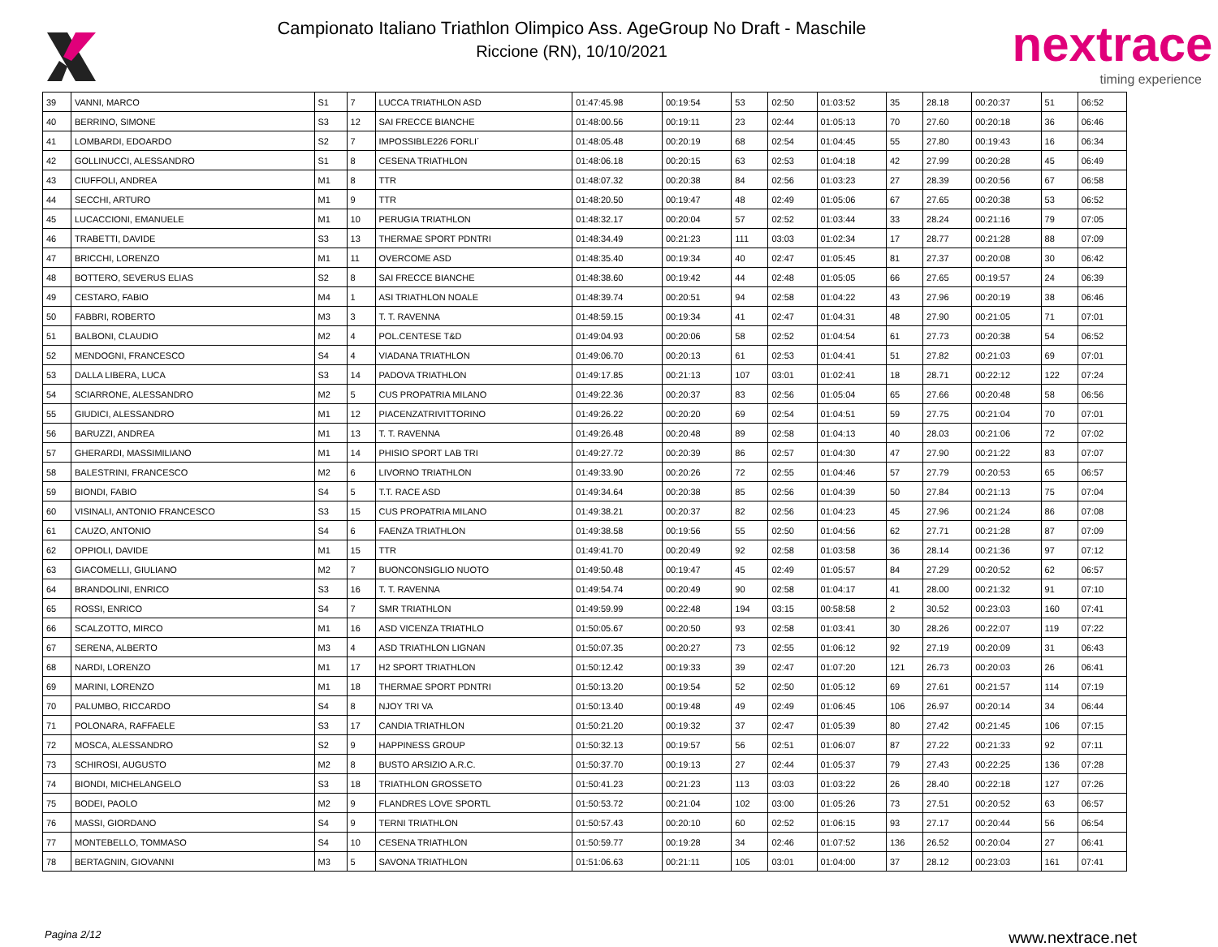Campionato Italiano Triathlon Olimpico Ass. AgeGroup No Draft - Maschile
Riccione (RN), 10/10/2021
nextrace
timing experience
| 39 | VANNI, MARCO | S1 | 7 | LUCCA TRIATHLON ASD | 01:47:45.98 | 00:19:54 | 53 | 02:50 | 01:03:52 | 35 | 28.18 | 00:20:37 | 51 | 06:52 |
| 40 | BERRINO, SIMONE | S3 | 12 | SAI FRECCE BIANCHE | 01:48:00.56 | 00:19:11 | 23 | 02:44 | 01:05:13 | 70 | 27.60 | 00:20:18 | 36 | 06:46 |
| 41 | LOMBARDI, EDOARDO | S2 | 7 | IMPOSSIBLE226 FORLI´ | 01:48:05.48 | 00:20:19 | 68 | 02:54 | 01:04:45 | 55 | 27.80 | 00:19:43 | 16 | 06:34 |
| 42 | GOLLINUCCI, ALESSANDRO | S1 | 8 | CESENA TRIATHLON | 01:48:06.18 | 00:20:15 | 63 | 02:53 | 01:04:18 | 42 | 27.99 | 00:20:28 | 45 | 06:49 |
| 43 | CIUFFOLI, ANDREA | M1 | 8 | TTR | 01:48:07.32 | 00:20:38 | 84 | 02:56 | 01:03:23 | 27 | 28.39 | 00:20:56 | 67 | 06:58 |
| 44 | SECCHI, ARTURO | M1 | 9 | TTR | 01:48:20.50 | 00:19:47 | 48 | 02:49 | 01:05:06 | 67 | 27.65 | 00:20:38 | 53 | 06:52 |
| 45 | LUCACCIONI, EMANUELE | M1 | 10 | PERUGIA TRIATHLON | 01:48:32.17 | 00:20:04 | 57 | 02:52 | 01:03:44 | 33 | 28.24 | 00:21:16 | 79 | 07:05 |
| 46 | TRABETTI, DAVIDE | S3 | 13 | THERMAE SPORT PDNTRI | 01:48:34.49 | 00:21:23 | 111 | 03:03 | 01:02:34 | 17 | 28.77 | 00:21:28 | 88 | 07:09 |
| 47 | BRICCHI, LORENZO | M1 | 11 | OVERCOME ASD | 01:48:35.40 | 00:19:34 | 40 | 02:47 | 01:05:45 | 81 | 27.37 | 00:20:08 | 30 | 06:42 |
| 48 | BOTTERO, SEVERUS ELIAS | S2 | 8 | SAI FRECCE BIANCHE | 01:48:38.60 | 00:19:42 | 44 | 02:48 | 01:05:05 | 66 | 27.65 | 00:19:57 | 24 | 06:39 |
| 49 | CESTARO, FABIO | M4 | 1 | ASI TRIATHLON NOALE | 01:48:39.74 | 00:20:51 | 94 | 02:58 | 01:04:22 | 43 | 27.96 | 00:20:19 | 38 | 06:46 |
| 50 | FABBRI, ROBERTO | M3 | 3 | T. T. RAVENNA | 01:48:59.15 | 00:19:34 | 41 | 02:47 | 01:04:31 | 48 | 27.90 | 00:21:05 | 71 | 07:01 |
| 51 | BALBONI, CLAUDIO | M2 | 4 | POL.CENTESE T&D | 01:49:04.93 | 00:20:06 | 58 | 02:52 | 01:04:54 | 61 | 27.73 | 00:20:38 | 54 | 06:52 |
| 52 | MENDOGNI, FRANCESCO | S4 | 4 | VIADANA TRIATHLON | 01:49:06.70 | 00:20:13 | 61 | 02:53 | 01:04:41 | 51 | 27.82 | 00:21:03 | 69 | 07:01 |
| 53 | DALLA LIBERA, LUCA | S3 | 14 | PADOVA TRIATHLON | 01:49:17.85 | 00:21:13 | 107 | 03:01 | 01:02:41 | 18 | 28.71 | 00:22:12 | 122 | 07:24 |
| 54 | SCIARRONE, ALESSANDRO | M2 | 5 | CUS PROPATRIA MILANO | 01:49:22.36 | 00:20:37 | 83 | 02:56 | 01:05:04 | 65 | 27.66 | 00:20:48 | 58 | 06:56 |
| 55 | GIUDICI, ALESSANDRO | M1 | 12 | PIACENZATRIVITTORINO | 01:49:26.22 | 00:20:20 | 69 | 02:54 | 01:04:51 | 59 | 27.75 | 00:21:04 | 70 | 07:01 |
| 56 | BARUZZI, ANDREA | M1 | 13 | T. T. RAVENNA | 01:49:26.48 | 00:20:48 | 89 | 02:58 | 01:04:13 | 40 | 28.03 | 00:21:06 | 72 | 07:02 |
| 57 | GHERARDI, MASSIMILIANO | M1 | 14 | PHISIO SPORT LAB TRI | 01:49:27.72 | 00:20:39 | 86 | 02:57 | 01:04:30 | 47 | 27.90 | 00:21:22 | 83 | 07:07 |
| 58 | BALESTRINI, FRANCESCO | M2 | 6 | LIVORNO TRIATHLON | 01:49:33.90 | 00:20:26 | 72 | 02:55 | 01:04:46 | 57 | 27.79 | 00:20:53 | 65 | 06:57 |
| 59 | BIONDI, FABIO | S4 | 5 | T.T. RACE ASD | 01:49:34.64 | 00:20:38 | 85 | 02:56 | 01:04:39 | 50 | 27.84 | 00:21:13 | 75 | 07:04 |
| 60 | VISINALI, ANTONIO FRANCESCO | S3 | 15 | CUS PROPATRIA MILANO | 01:49:38.21 | 00:20:37 | 82 | 02:56 | 01:04:23 | 45 | 27.96 | 00:21:24 | 86 | 07:08 |
| 61 | CAUZO, ANTONIO | S4 | 6 | FAENZA TRIATHLON | 01:49:38.58 | 00:19:56 | 55 | 02:50 | 01:04:56 | 62 | 27.71 | 00:21:28 | 87 | 07:09 |
| 62 | OPPIOLI, DAVIDE | M1 | 15 | TTR | 01:49:41.70 | 00:20:49 | 92 | 02:58 | 01:03:58 | 36 | 28.14 | 00:21:36 | 97 | 07:12 |
| 63 | GIACOMELLI, GIULIANO | M2 | 7 | BUONCONSIGLIO NUOTO | 01:49:50.48 | 00:19:47 | 45 | 02:49 | 01:05:57 | 84 | 27.29 | 00:20:52 | 62 | 06:57 |
| 64 | BRANDOLINI, ENRICO | S3 | 16 | T. T. RAVENNA | 01:49:54.74 | 00:20:49 | 90 | 02:58 | 01:04:17 | 41 | 28.00 | 00:21:32 | 91 | 07:10 |
| 65 | ROSSI, ENRICO | S4 | 7 | SMR TRIATHLON | 01:49:59.99 | 00:22:48 | 194 | 03:15 | 00:58:58 | 2 | 30.52 | 00:23:03 | 160 | 07:41 |
| 66 | SCALZOTTO, MIRCO | M1 | 16 | ASD VICENZA TRIATHLO | 01:50:05.67 | 00:20:50 | 93 | 02:58 | 01:03:41 | 30 | 28.26 | 00:22:07 | 119 | 07:22 |
| 67 | SERENA, ALBERTO | M3 | 4 | ASD TRIATHLON LIGNAN | 01:50:07.35 | 00:20:27 | 73 | 02:55 | 01:06:12 | 92 | 27.19 | 00:20:09 | 31 | 06:43 |
| 68 | NARDI, LORENZO | M1 | 17 | H2 SPORT TRIATHLON | 01:50:12.42 | 00:19:33 | 39 | 02:47 | 01:07:20 | 121 | 26.73 | 00:20:03 | 26 | 06:41 |
| 69 | MARINI, LORENZO | M1 | 18 | THERMAE SPORT PDNTRI | 01:50:13.20 | 00:19:54 | 52 | 02:50 | 01:05:12 | 69 | 27.61 | 00:21:57 | 114 | 07:19 |
| 70 | PALUMBO, RICCARDO | S4 | 8 | NJOY TRI VA | 01:50:13.40 | 00:19:48 | 49 | 02:49 | 01:06:45 | 106 | 26.97 | 00:20:14 | 34 | 06:44 |
| 71 | POLONARA, RAFFAELE | S3 | 17 | CANDIA TRIATHLON | 01:50:21.20 | 00:19:32 | 37 | 02:47 | 01:05:39 | 80 | 27.42 | 00:21:45 | 106 | 07:15 |
| 72 | MOSCA, ALESSANDRO | S2 | 9 | HAPPINESS GROUP | 01:50:32.13 | 00:19:57 | 56 | 02:51 | 01:06:07 | 87 | 27.22 | 00:21:33 | 92 | 07:11 |
| 73 | SCHIROSI, AUGUSTO | M2 | 8 | BUSTO ARSIZIO A.R.C. | 01:50:37.70 | 00:19:13 | 27 | 02:44 | 01:05:37 | 79 | 27.43 | 00:22:25 | 136 | 07:28 |
| 74 | BIONDI, MICHELANGELO | S3 | 18 | TRIATHLON GROSSETO | 01:50:41.23 | 00:21:23 | 113 | 03:03 | 01:03:22 | 26 | 28.40 | 00:22:18 | 127 | 07:26 |
| 75 | BODEI, PAOLO | M2 | 9 | FLANDRES LOVE SPORTL | 01:50:53.72 | 00:21:04 | 102 | 03:00 | 01:05:26 | 73 | 27.51 | 00:20:52 | 63 | 06:57 |
| 76 | MASSI, GIORDANO | S4 | 9 | TERNI TRIATHLON | 01:50:57.43 | 00:20:10 | 60 | 02:52 | 01:06:15 | 93 | 27.17 | 00:20:44 | 56 | 06:54 |
| 77 | MONTEBELLO, TOMMASO | S4 | 10 | CESENA TRIATHLON | 01:50:59.77 | 00:19:28 | 34 | 02:46 | 01:07:52 | 136 | 26.52 | 00:20:04 | 27 | 06:41 |
| 78 | BERTAGNIN, GIOVANNI | M3 | 5 | SAVONA TRIATHLON | 01:51:06.63 | 00:21:11 | 105 | 03:01 | 01:04:00 | 37 | 28.12 | 00:23:03 | 161 | 07:41 |
Pagina 2/12 www.nextrace.net